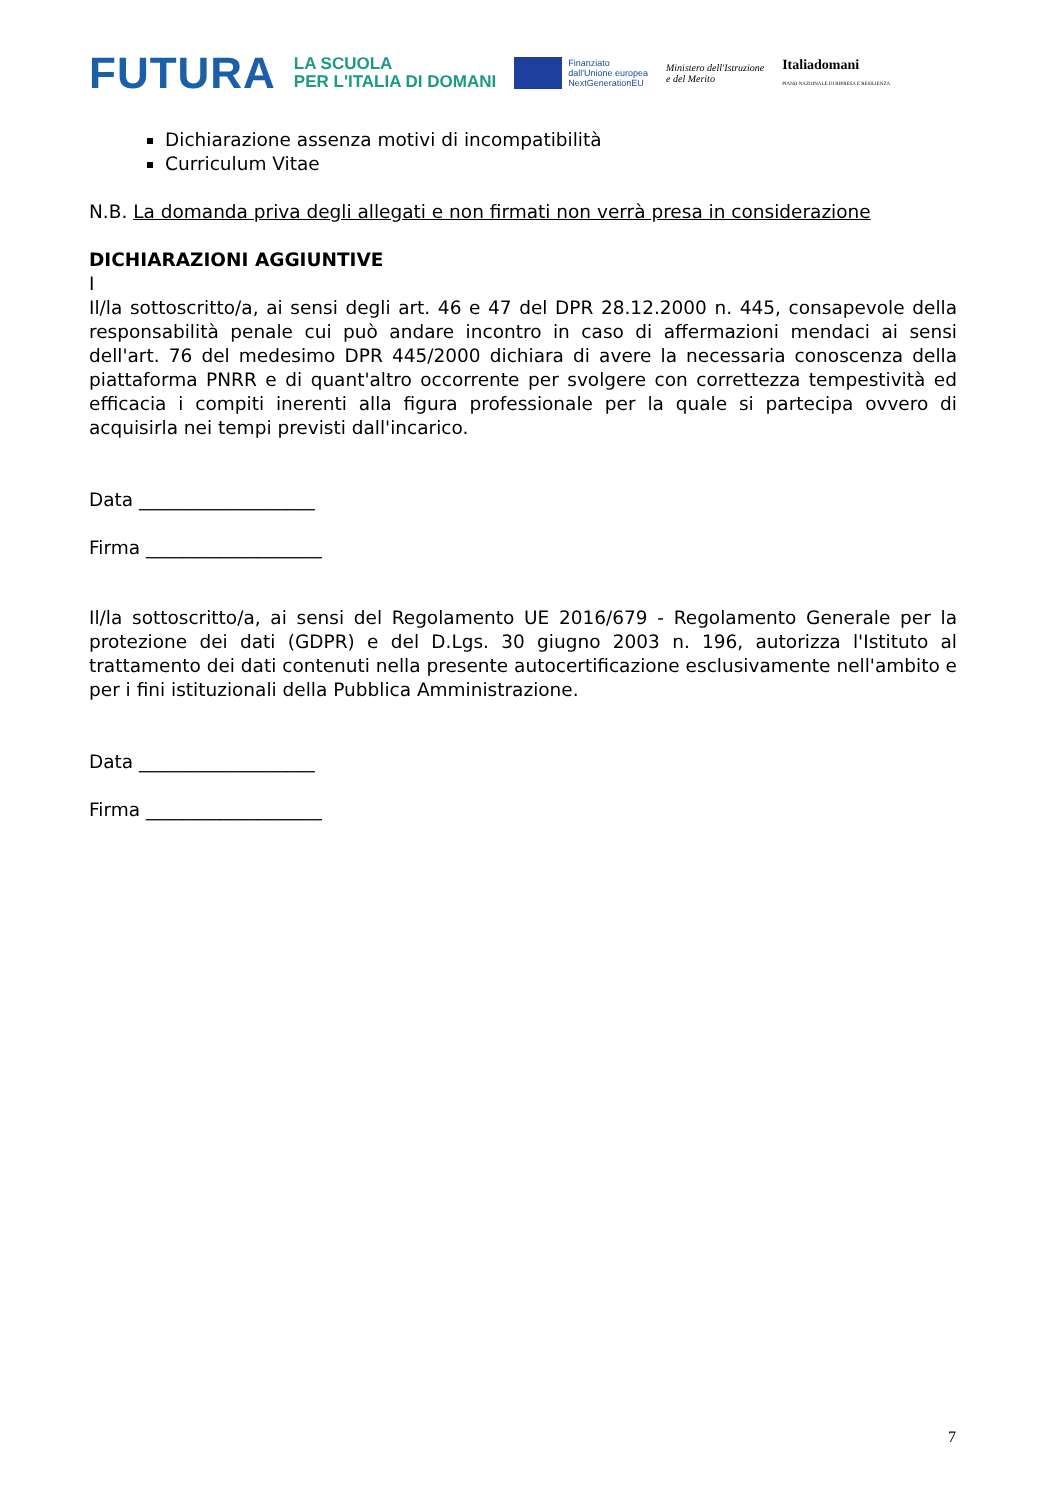FUTURA
LA SCUOLA
PER L'ITALIA DI DOMANI
Finanziato
dall'Unione europea
NextGenerationEU
Ministero dell'Istruzione
e del Merito
Italiadomani
PIANO NAZIONALE DI RIPRESA E RESILIENZA
Dichiarazione assenza motivi di incompatibilità
Curriculum Vitae
N.B. La domanda priva degli allegati e non firmati non verrà presa in considerazione
DICHIARAZIONI AGGIUNTIVE
I
Il/la sottoscritto/a, ai sensi degli art. 46 e 47 del DPR 28.12.2000 n. 445, consapevole della responsabilità penale cui può andare incontro in caso di affermazioni mendaci ai sensi dell'art. 76 del medesimo DPR 445/2000 dichiara di avere la necessaria conoscenza della piattaforma PNRR e di quant'altro occorrente per svolgere con correttezza tempestività ed efficacia i compiti inerenti alla figura professionale per la quale si partecipa ovvero di acquisirla nei tempi previsti dall'incarico.
Data ___________________
Firma ___________________
Il/la sottoscritto/a, ai sensi del Regolamento UE 2016/679 - Regolamento Generale per la protezione dei dati (GDPR) e del D.Lgs. 30 giugno 2003 n. 196, autorizza l'Istituto al trattamento dei dati contenuti nella presente autocertificazione esclusivamente nell'ambito e per i fini istituzionali della Pubblica Amministrazione.
Data ___________________
Firma ___________________
7